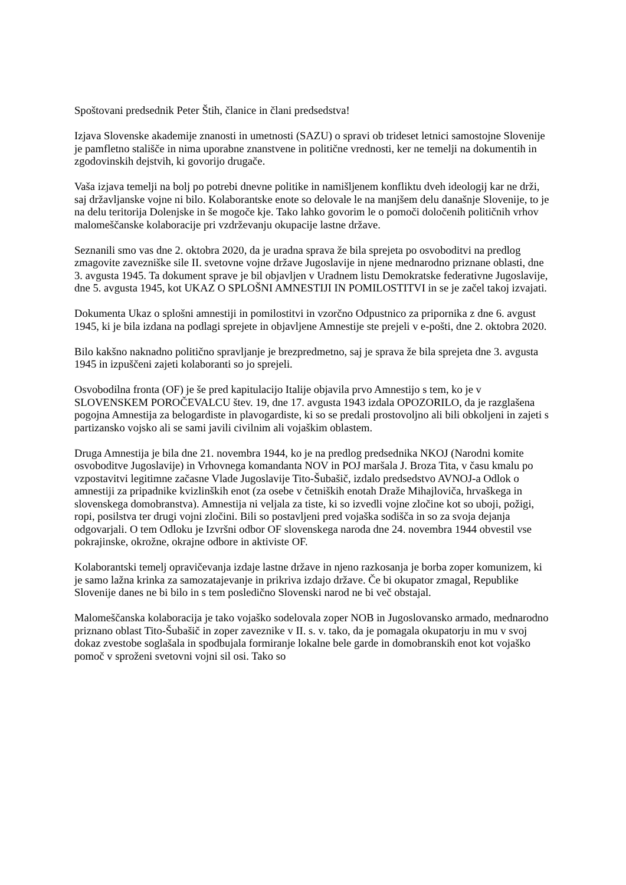Spoštovani predsednik Peter Štih, članice in člani predsedstva!
Izjava Slovenske akademije znanosti in umetnosti (SAZU) o spravi ob trideset letnici samostojne Slovenije je pamfletno stališče in nima uporabne znanstvene in politične vrednosti, ker ne temelji na dokumentih in zgodovinskih dejstvih, ki govorijo drugače.
Vaša izjava temelji na bolj po potrebi dnevne politike in namišljenem konfliktu dveh ideologij kar ne drži, saj državljanske vojne ni bilo. Kolaborantske enote so delovale le na manjšem delu današnje Slovenije, to je na delu teritorija Dolenjske in še mogoče kje. Tako lahko govorim le o pomoči določenih političnih vrhov malomeščanske kolaboracije pri vzdrževanju okupacije lastne države.
Seznanili smo vas dne 2. oktobra 2020, da je uradna sprava že bila sprejeta po osvoboditvi na predlog zmagovite zavezniške sile II. svetovne vojne države Jugoslavije in njene mednarodno priznane oblasti, dne 3. avgusta 1945. Ta dokument sprave je bil objavljen v Uradnem listu Demokratske federativne Jugoslavije, dne 5. avgusta 1945, kot UKAZ O SPLOŠNI AMNESTIJI IN POMILOSTITVI in se je začel takoj izvajati.
Dokumenta Ukaz o splošni amnestiji in pomilostitvi in vzorčno Odpustnico za pripornika z dne 6. avgust 1945, ki je bila izdana na podlagi sprejete in objavljene Amnestije ste prejeli v e-pošti, dne 2. oktobra 2020.
Bilo kakšno naknadno politično spravljanje je brezpredmetno, saj je sprava že bila sprejeta dne 3. avgusta 1945 in izpuščeni zajeti kolaboranti so jo sprejeli.
Osvobodilna fronta (OF) je še pred kapitulacijo Italije objavila prvo Amnestijo s tem, ko je v SLOVENSKEM POROČEVALCU štev. 19, dne 17. avgusta 1943 izdala OPOZORILO, da je razglašena pogojna Amnestija za belogardiste in plavogardiste, ki so se predali prostovoljno ali bili obkoljeni in zajeti s partizansko vojsko ali se sami javili civilnim ali vojaškim oblastem.
Druga Amnestija je bila dne 21. novembra 1944, ko je na predlog predsednika NKOJ (Narodni komite osvoboditve Jugoslavije) in Vrhovnega komandanta NOV in POJ maršala J. Broza Tita, v času kmalu po vzpostavitvi legitimne začasne Vlade Jugoslavije Tito-Šubašič, izdalo predsedstvo AVNOJ-a Odlok o amnestiji za pripadnike kvizlinških enot (za osebe v četniških enotah Draže Mihajloviča, hrvaškega in slovenskega domobranstva). Amnestija ni veljala za tiste, ki so izvedli vojne zločine kot so uboji, požigi, ropi, posilstva ter drugi vojni zločini. Bili so postavljeni pred vojaška sodišča in so za svoja dejanja odgovarjali. O tem Odloku je Izvršni odbor OF slovenskega naroda dne 24. novembra 1944 obvestil vse pokrajinske, okrožne, okrajne odbore in aktiviste OF.
Kolaborantski temelj opravičevanja izdaje lastne države in njeno razkosanja je borba zoper komunizem, ki je samo lažna krinka za samozatajevanje in prikriva izdajo države. Če bi okupator zmagal, Republike Slovenije danes ne bi bilo in s tem posledično Slovenski narod ne bi več obstajal.
Malomeščanska kolaboracija je tako vojaško sodelovala zoper NOB in Jugoslovansko armado, mednarodno priznano oblast Tito-Šubašič in zoper zaveznike v II. s. v. tako, da je pomagala okupatorju in mu v svoj dokaz zvestobe soglašala in spodbujala formiranje lokalne bele garde in domobranskih enot kot vojaško pomoč v sproženi svetovni vojni sil osi. Tako so